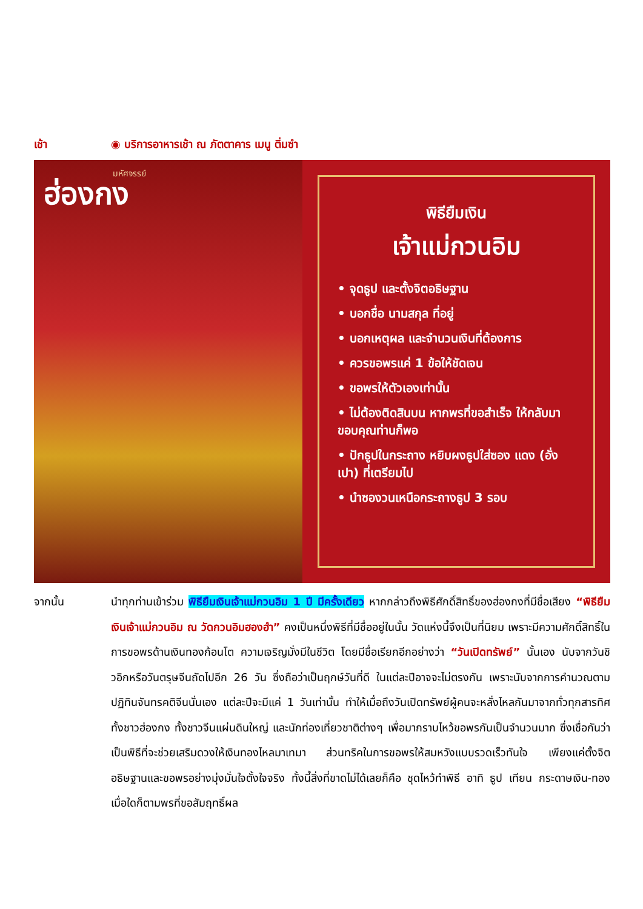เช้า ◉ บริการอาหารเช้า ณ ภัตตาคาร เมนู ติ่มซำ
มหัศจรรย์
ฮ่องกง
พิธียืมเงิน
เจ้าแม่กวนอิม
• จุดธูป และตั้งจิตอธิษฐาน
• บอกชื่อ นามสกุล ที่อยู่
• บอกเหตุผล และจำนวนเงินที่ต้องการ
• ควรขอพรแค่ 1 ข้อให้ชัดเจน
• ขอพรให้ตัวเองเท่านั้น
• ไม่ต้องติดสินบน หากพรที่ขอสำเร็จ ให้กลับมาขอบคุณท่านก็พอ
• ปักธูปในกระถาง หยิบผงธูปใส่ซอง แดง (อั่งเปา) ที่เตรียมไป
• นำซองวนเหนือกระถางธูป 3 รอบ
จากนั้น นำทุกท่านเข้าร่วม พิธียืมเงินเจ้าแม่กวนอิม 1 ปี มีครั้งเดียว หากกล่าวถึงพิธีศักดิ์สิทธิ์ของฮ่องกงที่มีชื่อเสียง “พิธียืมเงินเจ้าแม่กวนอิม ณ วัดกวนอิมฮองฮำ” คงเป็นหนึ่งพิธีที่มีชื่ออยู่ในนั้น วัดแห่งนี้จึงเป็นที่นิยม เพราะมีความศักดิ์สิทธิ์ในการขอพรด้านเงินทองก้อนโต ความเจริญมั่งมีในชีวิต โดยมีชื่อเรียกอีกอย่างว่า “วันเปิดทรัพย์” นั้นเอง นับจากวันชิวอิกหรือวันตรุษจีนถัดไปอีก 26 วัน ซึ่งถือว่าเป็นฤกษ์วันที่ดี ในแต่ละปีอาจจะไม่ตรงกัน เพราะนับจากการคำนวณตามปฏิทินจันทรคติจีนนั่นเอง แต่ละปีจะมีแค่ 1 วันเท่านั้น ทำให้เมื่อถึงวันเปิดทรัพย์ผู้คนจะหลั่งไหลกันมาจากทั่วทุกสารทิศ ทั้งชาวฮ่องกง ทั้งชาวจีนแผ่นดินใหญ่ และนักท่องเที่ยวชาติต่างๆ เพื่อมากราบไหว้ขอพรกันเป็นจำนวนมาก ซึ่งเชื่อกันว่า เป็นพิธีที่จะช่วยเสริมดวงให้เงินทองไหลมาเทมา ส่วนทริคในการขอพรให้สมหวังแบบรวดเร็วทันใจ เพียงแค่ตั้งจิตอธิษฐานและขอพรอย่างมุ่งมั่นใจตั้งใจจริง ทั้งนี้สิ่งที่ขาดไม่ได้เลยก็คือ ชุดไหว้ทำพิธี อาทิ ธูป เทียน กระดาษเงิน-ทอง เมื่อใดก็ตามพรที่ขอสัมฤทธิ์ผล